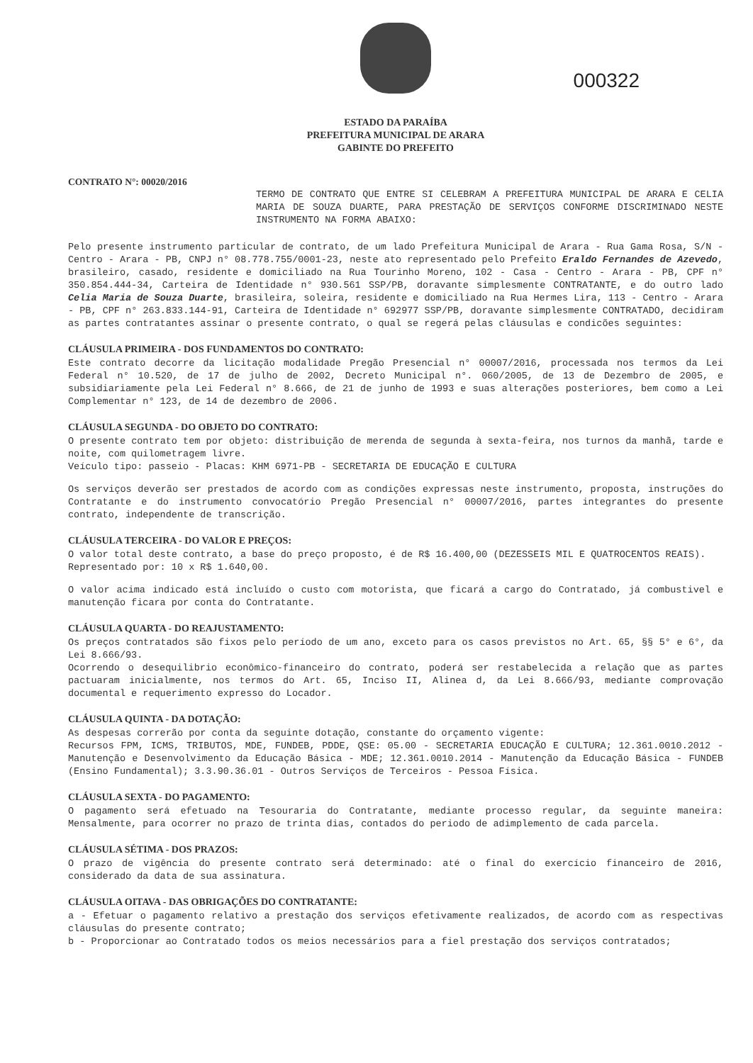000322
ESTADO DA PARAÍBA
PREFEITURA MUNICIPAL DE ARARA
GABINTE DO PREFEITO
CONTRATO N°: 00020/2016
TERMO DE CONTRATO QUE ENTRE SI CELEBRAM A PREFEITURA MUNICIPAL DE ARARA E CELIA MARIA DE SOUZA DUARTE, PARA PRESTAÇÃO DE SERVIÇOS CONFORME DISCRIMINADO NESTE INSTRUMENTO NA FORMA ABAIXO:
Pelo presente instrumento particular de contrato, de um lado Prefeitura Municipal de Arara - Rua Gama Rosa, S/N - Centro - Arara - PB, CNPJ n° 08.778.755/0001-23, neste ato representado pelo Prefeito Eraldo Fernandes de Azevedo, brasileiro, casado, residente e domiciliado na Rua Tourinho Moreno, 102 - Casa - Centro - Arara - PB, CPF n° 350.854.444-34, Carteira de Identidade n° 930.561 SSP/PB, doravante simplesmente CONTRATANTE, e do outro lado Celia Maria de Souza Duarte, brasileira, soleira, residente e domiciliado na Rua Hermes Lira, 113 - Centro - Arara - PB, CPF n° 263.833.144-91, Carteira de Identidade n° 692977 SSP/PB, doravante simplesmente CONTRATADO, decidiram as partes contratantes assinar o presente contrato, o qual se regerá pelas cláusulas e condicões seguintes:
CLÁUSULA PRIMEIRA - DOS FUNDAMENTOS DO CONTRATO:
Este contrato decorre da licitação modalidade Pregão Presencial n° 00007/2016, processada nos termos da Lei Federal n° 10.520, de 17 de julho de 2002, Decreto Municipal n°. 060/2005, de 13 de Dezembro de 2005, e subsidiariamente pela Lei Federal n° 8.666, de 21 de junho de 1993 e suas alterações posteriores, bem como a Lei Complementar n° 123, de 14 de dezembro de 2006.
CLÁUSULA SEGUNDA - DO OBJETO DO CONTRATO:
O presente contrato tem por objeto: distribuição de merenda de segunda à sexta-feira, nos turnos da manhã, tarde e noite, com quilometragem livre.
Veículo tipo: passeio - Placas: KHM 6971-PB - SECRETARIA DE EDUCAÇÃO E CULTURA
Os serviços deverão ser prestados de acordo com as condições expressas neste instrumento, proposta, instruções do Contratante e do instrumento convocatório Pregão Presencial n° 00007/2016, partes integrantes do presente contrato, independente de transcrição.
CLÁUSULA TERCEIRA - DO VALOR E PREÇOS:
O valor total deste contrato, a base do preço proposto, é de R$ 16.400,00 (DEZESSEIS MIL E QUATROCENTOS REAIS).
Representado por: 10 x R$ 1.640,00.
O valor acima indicado está incluído o custo com motorista, que ficará a cargo do Contratado, já combustivel e manutenção ficara por conta do Contratante.
CLÁUSULA QUARTA - DO REAJUSTAMENTO:
Os preços contratados são fixos pelo período de um ano, exceto para os casos previstos no Art. 65, §§ 5° e 6°, da Lei 8.666/93.
Ocorrendo o desequilibrio econômico-financeiro do contrato, poderá ser restabelecida a relação que as partes pactuaram inicialmente, nos termos do Art. 65, Inciso II, Alinea d, da Lei 8.666/93, mediante comprovação documental e requerimento expresso do Locador.
CLÁUSULA QUINTA - DA DOTAÇÃO:
As despesas correrão por conta da seguinte dotação, constante do orçamento vigente:
Recursos FPM, ICMS, TRIBUTOS, MDE, FUNDEB, PDDE, QSE: 05.00 - SECRETARIA EDUCAÇÃO E CULTURA; 12.361.0010.2012 - Manutenção e Desenvolvimento da Educação Básica - MDE; 12.361.0010.2014 - Manutenção da Educação Básica - FUNDEB (Ensino Fundamental); 3.3.90.36.01 - Outros Serviços de Terceiros - Pessoa Física.
CLÁUSULA SEXTA - DO PAGAMENTO:
O pagamento será efetuado na Tesouraria do Contratante, mediante processo regular, da seguinte maneira: Mensalmente, para ocorrer no prazo de trinta dias, contados do periodo de adimplemento de cada parcela.
CLÁUSULA SÉTIMA - DOS PRAZOS:
O prazo de vigência do presente contrato será determinado: até o final do exercício financeiro de 2016, considerado da data de sua assinatura.
CLÁUSULA OITAVA - DAS OBRIGAÇÕES DO CONTRATANTE:
a - Efetuar o pagamento relativo a prestação dos serviços efetivamente realizados, de acordo com as respectivas cláusulas do presente contrato;
b - Proporcionar ao Contratado todos os meios necessários para a fiel prestação dos serviços contratados;